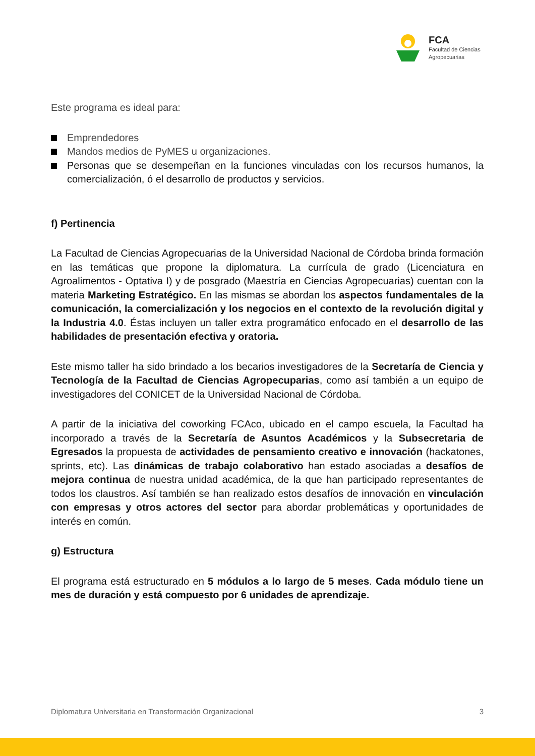FCA
Facultad de Ciencias
Agropecuarias
Este programa es ideal para:
Emprendedores
Mandos medios de PyMES u organizaciones.
Personas que se desempeñan en la funciones vinculadas con los recursos humanos, la comercialización, ó el desarrollo de productos y servicios.
f) Pertinencia
La Facultad de Ciencias Agropecuarias de la Universidad Nacional de Córdoba brinda formación en las temáticas que propone la diplomatura. La currícula de grado (Licenciatura en Agroalimentos - Optativa I) y de posgrado (Maestría en Ciencias Agropecuarias) cuentan con la materia Marketing Estratégico. En las mismas se abordan los aspectos fundamentales de la comunicación, la comercialización y los negocios en el contexto de la revolución digital y la Industria 4.0. Éstas incluyen un taller extra programático enfocado en el desarrollo de las habilidades de presentación efectiva y oratoria.
Este mismo taller ha sido brindado a los becarios investigadores de la Secretaría de Ciencia y Tecnología de la Facultad de Ciencias Agropecuparias, como así también a un equipo de investigadores del CONICET de la Universidad Nacional de Córdoba.
A partir de la iniciativa del coworking FCAco, ubicado en el campo escuela, la Facultad ha incorporado a través de la Secretaría de Asuntos Académicos y la Subsecretaria de Egresados la propuesta de actividades de pensamiento creativo e innovación (hackatones, sprints, etc). Las dinámicas de trabajo colaborativo han estado asociadas a desafíos de mejora continua de nuestra unidad académica, de la que han participado representantes de todos los claustros. Así también se han realizado estos desafíos de innovación en vinculación con empresas y otros actores del sector para abordar problemáticas y oportunidades de interés en común.
g) Estructura
El programa está estructurado en 5 módulos a lo largo de 5 meses. Cada módulo tiene un mes de duración y está compuesto por 6 unidades de aprendizaje.
Diplomatura Universitaria en Transformación Organizacional 3